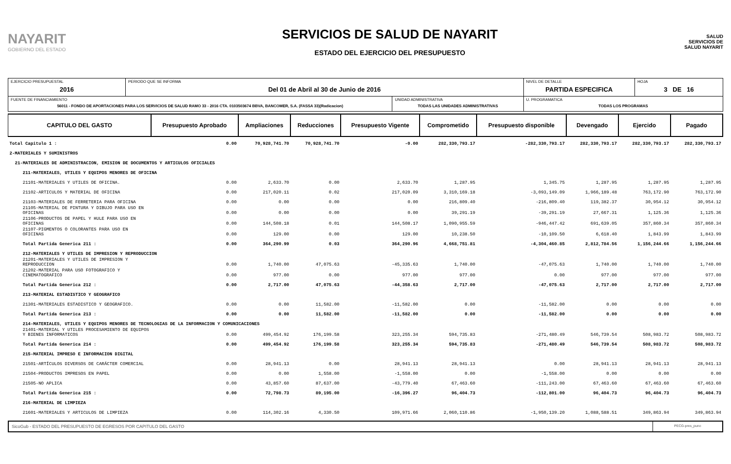NAYARIT
GOBIERNO DEL ESTADO
SERVICIOS DE SALUD DE NAYARIT
ESTADO DEL EJERCICIO DEL PRESUPUESTO
SALUD
SERVICIOS DE SALUD NAYARIT
| EJERCICIO PRESUPUESTAL 2016 | PERIODO QUE SE INFORMA Del 01 de Abril al 30 de Junio de 2016 | | NIVEL DE DETALLE PARTIDA ESPECIFICA | HOJA 3 DE 16 |
| FUENTE DE FINANCIAMIENTO 56011 - FONDO DE APORTACIONES PARA LOS SERVICIOS DE SALUD RAMO 33 - 2016 CTA. 0103503674 BBVA, BANCOMER, S.A. (FASSA 33)(Radicacion) | | UNIDAD ADMINISTRATIVA TODAS LAS UNIDADES ADMINISTRATIVAS | U. PROGRAMATICA TODAS LOS PROGRAMAS | |
| CAPITULO DEL GASTO | Presupuesto Aprobado | Ampliaciones | Reducciones | Presupuesto Vigente | Comprometido | Presupuesto disponible | Devengado | Ejercido | Pagado |
| --- | --- | --- | --- | --- | --- | --- | --- | --- | --- |
| Total Capitulo 1 : | 0.00 | 70,928,741.70 | 70,928,741.70 | -0.00 | 282,330,793.17 | -282,330,793.17 | 282,330,793.17 | 282,330,793.17 | 282,330,793.17 |
| 2-MATERIALES Y SUMINISTROS | | | | | | | | | |
| 21-MATERIALES DE ADMINISTRACION, EMISION DE DOCUMENTOS Y ARTICULOS OFICIALES | | | | | | | | | |
| 211-MATERIALES, UTILES Y EQUIPOS MENORES DE OFICINA | | | | | | | | | |
| 21101-MATERIALES Y UTILES DE OFICINA. | 0.00 | 2,633.70 | 0.00 | 2,633.70 | 1,287.95 | 1,345.75 | 1,287.95 | 1,287.95 | 1,287.95 |
| 21102-ARTICULOS Y MATERIAL DE OFICINA | 0.00 | 217,020.11 | 0.02 | 217,020.09 | 3,310,169.18 | -3,093,149.09 | 1,966,189.48 | 763,172.90 | 763,172.90 |
| 21103-MATERIALES DE FERRETERIA PARA OFICINA | 0.00 | 0.00 | 0.00 | 0.00 | 216,809.40 | -216,809.40 | 119,382.37 | 30,954.12 | 30,954.12 |
| 21105-MATERIAL DE PINTURA Y DIBUJO PARA USO EN OFICINAS | 0.00 | 0.00 | 0.00 | 0.00 | 39,291.19 | -39,291.19 | 27,667.31 | 1,125.36 | 1,125.36 |
| 21106-PRODUCTOS DE PAPEL Y HULE PARA USO EN OFICINAS | 0.00 | 144,508.18 | 0.01 | 144,508.17 | 1,090,955.59 | -946,447.42 | 691,639.05 | 357,860.34 | 357,860.34 |
| 21107-PIGMENTOS O COLORANTES PARA USO EN OFICINAS | 0.00 | 129.00 | 0.00 | 129.00 | 10,238.50 | -10,109.50 | 6,618.40 | 1,843.99 | 1,843.99 |
| Total Partida Generica 211 : | 0.00 | 364,290.99 | 0.03 | 364,290.96 | 4,668,751.81 | -4,304,460.85 | 2,812,784.56 | 1,156,244.66 | 1,156,244.66 |
| 212-MATERIALES Y UTILES DE IMPRESION Y REPRODUCCION | | | | | | | | | |
| 21201-MATERIALES Y UTILES DE IMPRESION Y REPRODUCCION | 0.00 | 1,740.00 | 47,075.63 | -45,335.63 | 1,740.00 | -47,075.63 | 1,740.00 | 1,740.00 | 1,740.00 |
| 21202-MATERIAL PARA USO FOTOGRAFICO Y CINEMATOGRAFICO | 0.00 | 977.00 | 0.00 | 977.00 | 977.00 | 0.00 | 977.00 | 977.00 | 977.00 |
| Total Partida Generica 212 : | 0.00 | 2,717.00 | 47,075.63 | -44,358.63 | 2,717.00 | -47,075.63 | 2,717.00 | 2,717.00 | 2,717.00 |
| 213-MATERIAL ESTADISTICO Y GEOGRAFICO | | | | | | | | | |
| 21301-MATERIALES ESTADISTICO Y GEOGRAFICO. | 0.00 | 0.00 | 11,582.00 | -11,582.00 | 0.00 | -11,582.00 | 0.00 | 0.00 | 0.00 |
| Total Partida Generica 213 : | 0.00 | 0.00 | 11,582.00 | -11,582.00 | 0.00 | -11,582.00 | 0.00 | 0.00 | 0.00 |
| 214-MATERIALES, UTILES Y EQUIPOS MENORES DE TECNOLOGIAS DE LA INFORMACION Y COMUNICACIONES | | | | | | | | | |
| 21401-MATERIAL Y UTILES PROCESAMIENTO DE EQUIPOS Y BIENES INFORMATICOS | 0.00 | 499,454.92 | 176,199.58 | 323,255.34 | 594,735.83 | -271,480.49 | 546,739.54 | 508,983.72 | 508,983.72 |
| Total Partida Generica 214 : | 0.00 | 499,454.92 | 176,199.58 | 323,255.34 | 594,735.83 | -271,480.49 | 546,739.54 | 508,983.72 | 508,983.72 |
| 215-MATERIAL IMPRESO E INFORMACION DIGITAL | | | | | | | | | |
| 21501-ARTÍCULOS DIVERSOS DE CARÁCTER COMERCIAL | 0.00 | 28,941.13 | 0.00 | 28,941.13 | 28,941.13 | 0.00 | 28,941.13 | 28,941.13 | 28,941.13 |
| 21504-PRODUCTOS IMPRESOS EN PAPEL | 0.00 | 0.00 | 1,558.00 | -1,558.00 | 0.00 | -1,558.00 | 0.00 | 0.00 | 0.00 |
| 21505-NO APLICA | 0.00 | 43,857.60 | 87,637.00 | -43,779.40 | 67,463.60 | -111,243.00 | 67,463.60 | 67,463.60 | 67,463.60 |
| Total Partida Generica 215 : | 0.00 | 72,798.73 | 89,195.00 | -16,396.27 | 96,404.73 | -112,801.00 | 96,404.73 | 96,404.73 | 96,404.73 |
| 216-MATERIAL DE LIMPIEZA | | | | | | | | | |
| 21601-MATERIALES Y ARTICULOS DE LIMPIEZA | 0.00 | 114,302.16 | 4,330.50 | 109,971.66 | 2,060,110.86 | -1,950,139.20 | 1,088,588.51 | 349,863.94 | 349,863.94 |
SicoGub - ESTADO DEL PRESUPUESTO DE EGRESOS POR CAPITULO DEL GASTO
PECG-pres_puno